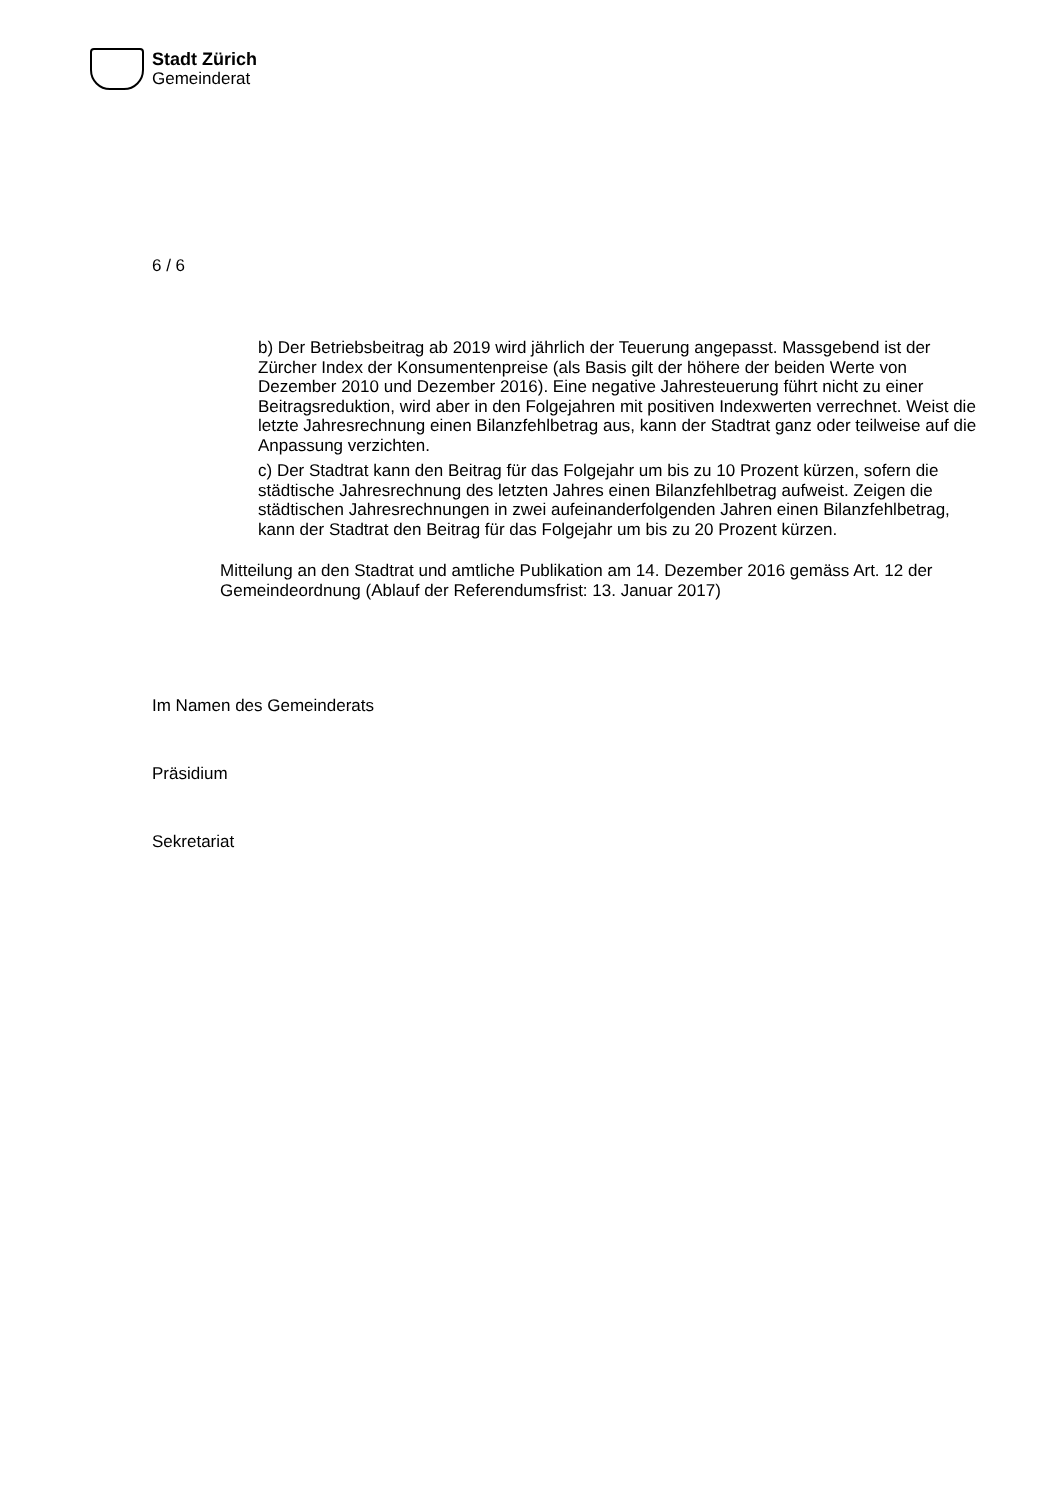Stadt Zürich
Gemeinderat
6 / 6
b) Der Betriebsbeitrag ab 2019 wird jährlich der Teuerung angepasst. Massgebend ist der Zürcher Index der Konsumentenpreise (als Basis gilt der höhere der beiden Werte von Dezember 2010 und Dezember 2016). Eine negative Jahresteuerung führt nicht zu einer Beitragsreduktion, wird aber in den Folgejahren mit positiven Indexwerten verrechnet. Weist die letzte Jahresrechnung einen Bilanzfehlbetrag aus, kann der Stadtrat ganz oder teilweise auf die Anpassung verzichten.
c) Der Stadtrat kann den Beitrag für das Folgejahr um bis zu 10 Prozent kürzen, sofern die städtische Jahresrechnung des letzten Jahres einen Bilanzfehlbetrag aufweist. Zeigen die städtischen Jahresrechnungen in zwei aufeinanderfolgenden Jahren einen Bilanzfehlbetrag, kann der Stadtrat den Beitrag für das Folgejahr um bis zu 20 Prozent kürzen.
Mitteilung an den Stadtrat und amtliche Publikation am 14. Dezember 2016 gemäss Art. 12 der Gemeindeordnung (Ablauf der Referendumsfrist: 13. Januar 2017)
Im Namen des Gemeinderats
Präsidium
Sekretariat